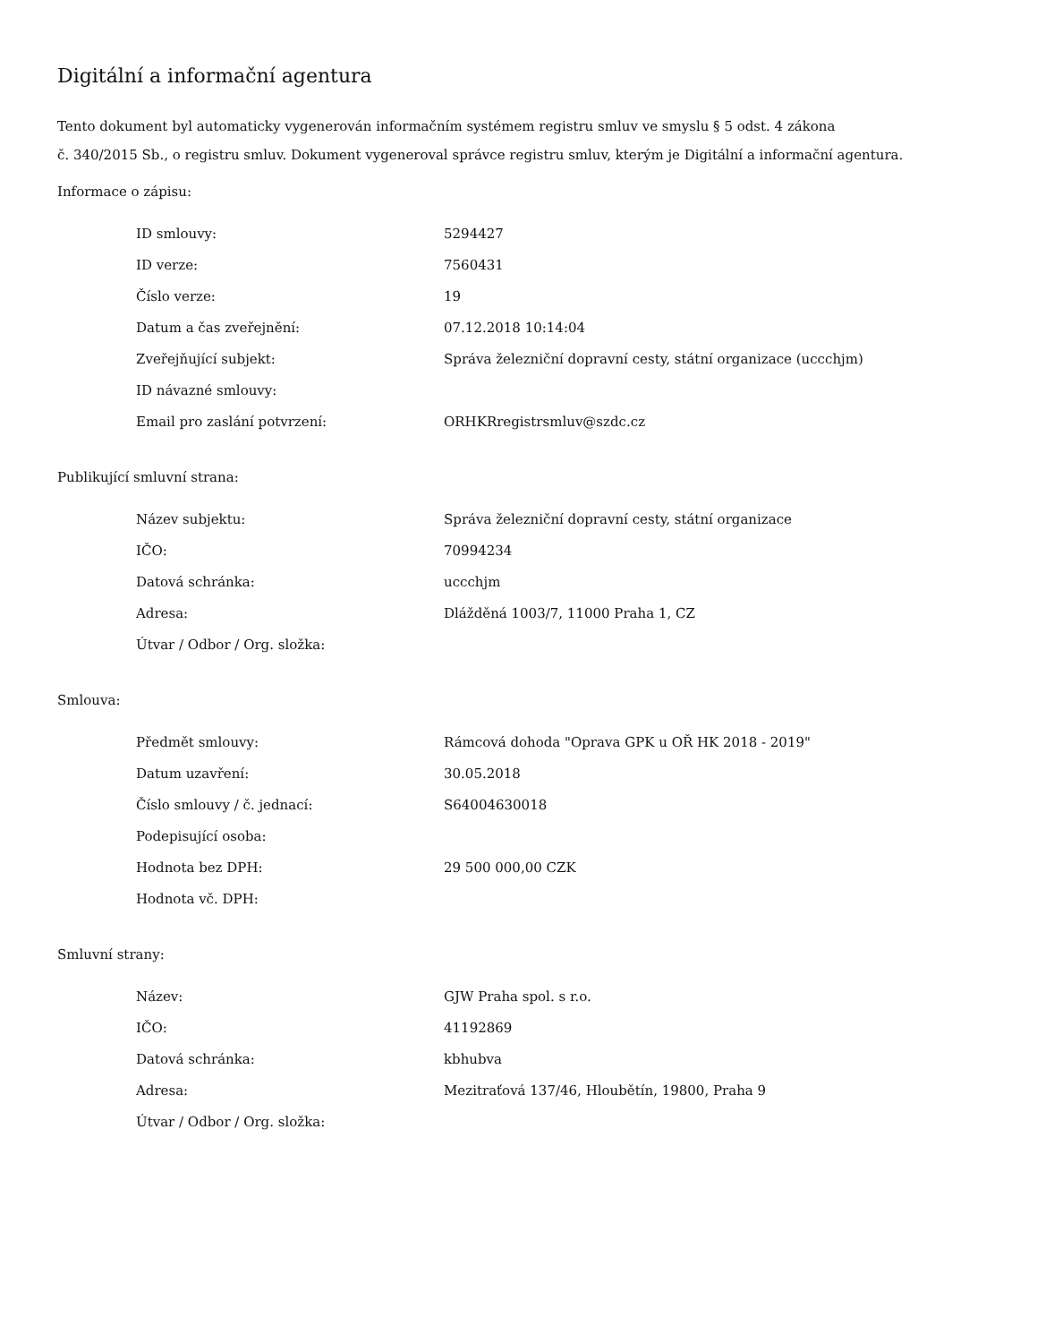Digitální a informační agentura
Tento dokument byl automaticky vygenerován informačním systémem registru smluv ve smyslu § 5 odst. 4 zákona
č. 340/2015 Sb., o registru smluv. Dokument vygeneroval správce registru smluv, kterým je Digitální a informační agentura.
Informace o zápisu:
| ID smlouvy: | 5294427 |
| ID verze: | 7560431 |
| Číslo verze: | 19 |
| Datum a čas zveřejnění: | 07.12.2018 10:14:04 |
| Zveřejňující subjekt: | Správa železniční dopravní cesty, státní organizace (uccchjm) |
| ID návazné smlouvy: | |
| Email pro zaslání potvrzení: | ORHKRregistrsmluv@szdc.cz |
Publikující smluvní strana:
| Název subjektu: | Správa železniční dopravní cesty, státní organizace |
| IČO: | 70994234 |
| Datová schránka: | uccchjm |
| Adresa: | Dlážděná 1003/7, 11000 Praha 1, CZ |
| Útvar / Odbor / Org. složka: | |
Smlouva:
| Předmět smlouvy: | Rámcová dohoda "Oprava GPK u OŘ HK 2018 - 2019" |
| Datum uzavření: | 30.05.2018 |
| Číslo smlouvy / č. jednací: | S64004630018 |
| Podepisující osoba: | |
| Hodnota bez DPH: | 29 500 000,00 CZK |
| Hodnota vč. DPH: | |
Smluvní strany:
| Název: | GJW Praha spol. s r.o. |
| IČO: | 41192869 |
| Datová schránka: | kbhubva |
| Adresa: | Mezitraťová 137/46, Hloubětín, 19800, Praha 9 |
| Útvar / Odbor / Org. složka: | |